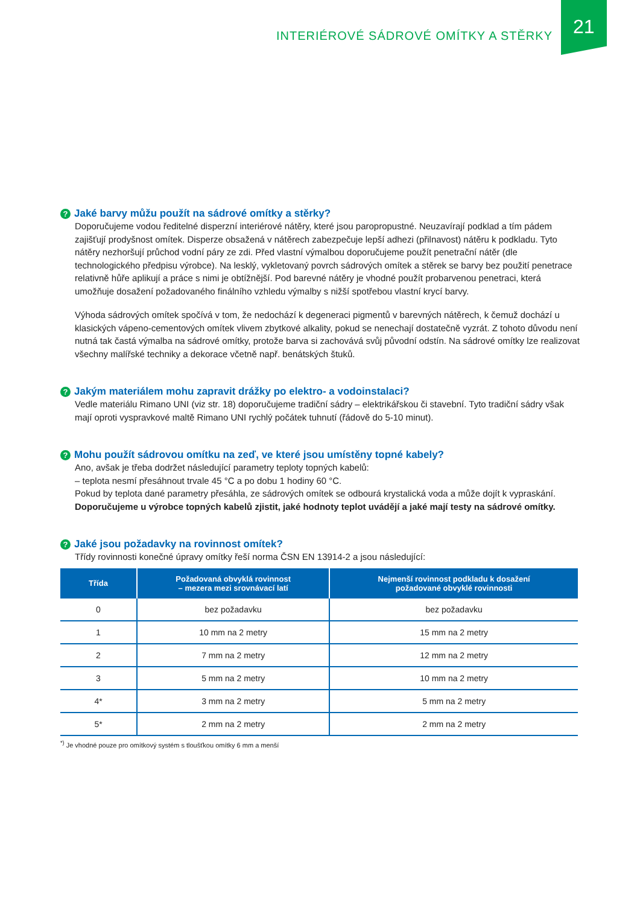INTERIÉROVÉ SÁDROVÉ OMÍTKY A STĚRKY
21
? Jaké barvy můžu použít na sádrové omítky a stěrky?
Doporučujeme vodou ředitelné disperzní interiérové nátěry, které jsou paropropustné. Neuzavírají podklad a tím pádem zajišťují prodyšnost omítek. Disperze obsažená v nátěrech zabezpečuje lepší adhezi (přilnavost) nátěru k podkladu. Tyto nátěry nezhoršují průchod vodní páry ze zdi. Před vlastní výmalbou doporučujeme použít penetrační nátěr (dle technologického předpisu výrobce). Na lesklý, vykletovaný povrch sádrových omítek a stěrek se barvy bez použití penetrace relativně hůře aplikují a práce s nimi je obtížnější. Pod barevné nátěry je vhodné použít probarvenou penetraci, která umožňuje dosažení požadovaného finálního vzhledu výmalby s nižší spotřebou vlastní krycí barvy.
Výhoda sádrových omítek spočívá v tom, že nedochází k degeneraci pigmentů v barevných nátěrech, k čemuž dochází u klasických vápeno-cementových omítek vlivem zbytkové alkality, pokud se nenechají dostatečně vyzrát. Z tohoto důvodu není nutná tak častá výmalba na sádrové omítky, protože barva si zachovává svůj původní odstín. Na sádrové omítky lze realizovat všechny malířské techniky a dekorace včetně např. benátských štuků.
? Jakým materiálem mohu zapravit drážky po elektro- a vodoinstalaci?
Vedle materiálu Rimano UNI (viz str. 18) doporučujeme tradiční sádry – elektrikářskou či stavební. Tyto tradiční sádry však mají oproti vyspravkové maltě Rimano UNI rychlý počátek tuhnutí (řádově do 5-10 minut).
? Mohu použít sádrovou omítku na zeď, ve které jsou umístěny topné kabely?
Ano, avšak je třeba dodržet následující parametry teploty topných kabelů:
– teplota nesmí přesáhnout trvale 45 °C a po dobu 1 hodiny 60 °C.
Pokud by teplota dané parametry přesáhla, ze sádrových omítek se odbourá krystalická voda a může dojít k vypraskání. Doporučujeme u výrobce topných kabelů zjistit, jaké hodnoty teplot uvádějí a jaké mají testy na sádrové omítky.
? Jaké jsou požadavky na rovinnost omítek?
Třídy rovinnosti konečné úpravy omítky řeší norma ČSN EN 13914-2 a jsou následující:
| Třída | Požadovaná obvyklá rovinnost – mezera mezi srovnávací latí | Nejmenší rovinnost podkladu k dosažení požadované obvyklé rovinnosti |
| --- | --- | --- |
| 0 | bez požadavku | bez požadavku |
| 1 | 10 mm na 2 metry | 15 mm na 2 metry |
| 2 | 7 mm na 2 metry | 12 mm na 2 metry |
| 3 | 5 mm na 2 metry | 10 mm na 2 metry |
| 4* | 3 mm na 2 metry | 5 mm na 2 metry |
| 5* | 2 mm na 2 metry | 2 mm na 2 metry |
<sup>*)</sup> Je vhodné pouze pro omítkový systém s tloušťkou omítky 6 mm a menší